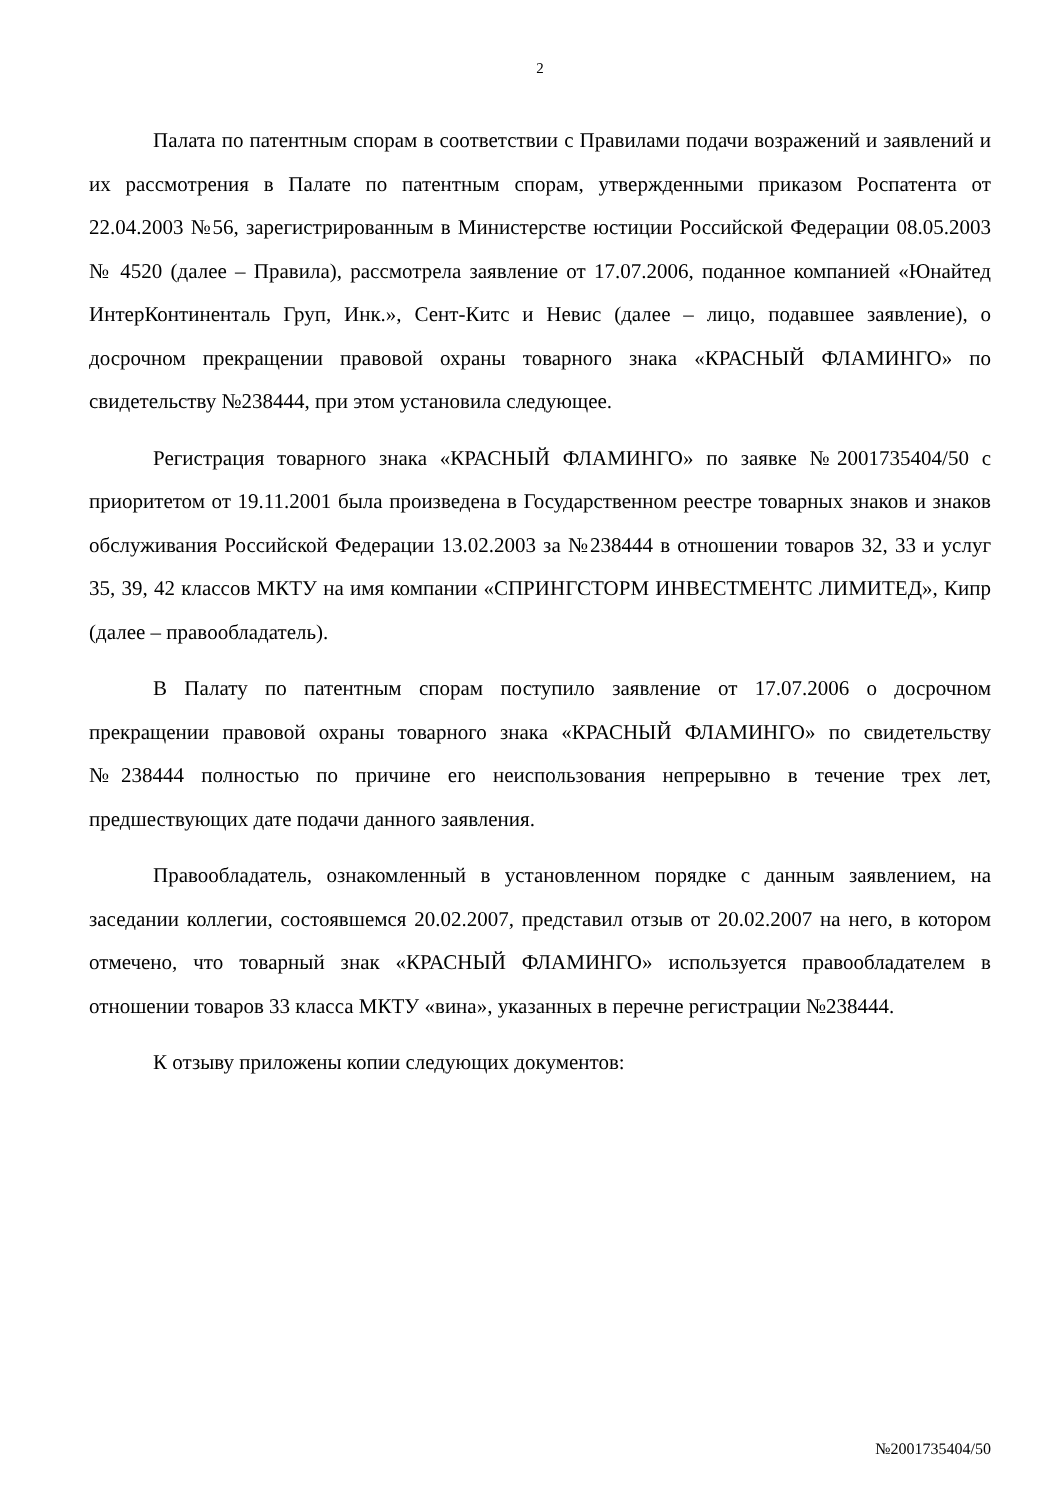2
Палата по патентным спорам в соответствии с Правилами подачи возражений и заявлений и их рассмотрения в Палате по патентным спорам, утвержденными приказом Роспатента от 22.04.2003 №56, зарегистрированным в Министерстве юстиции Российской Федерации 08.05.2003 № 4520 (далее – Правила), рассмотрела заявление от 17.07.2006, поданное компанией «Юнайтед ИнтерКонтиненталь Груп, Инк.», Сент-Китс и Невис (далее – лицо, подавшее заявление), о досрочном прекращении правовой охраны товарного знака «КРАСНЫЙ ФЛАМИНГО» по свидетельству №238444, при этом установила следующее.
Регистрация товарного знака «КРАСНЫЙ ФЛАМИНГО» по заявке №2001735404/50 с приоритетом от 19.11.2001 была произведена в Государственном реестре товарных знаков и знаков обслуживания Российской Федерации 13.02.2003 за №238444 в отношении товаров 32, 33 и услуг 35, 39, 42 классов МКТУ на имя компании «СПРИНГСТОРМ ИНВЕСТМЕНТС ЛИМИТЕД», Кипр (далее – правообладатель).
В Палату по патентным спорам поступило заявление от 17.07.2006 о досрочном прекращении правовой охраны товарного знака «КРАСНЫЙ ФЛАМИНГО» по свидетельству №238444 полностью по причине его неиспользования непрерывно в течение трех лет, предшествующих дате подачи данного заявления.
Правообладатель, ознакомленный в установленном порядке с данным заявлением, на заседании коллегии, состоявшемся 20.02.2007, представил отзыв от 20.02.2007 на него, в котором отмечено, что товарный знак «КРАСНЫЙ ФЛАМИНГО» используется правообладателем в отношении товаров 33 класса МКТУ «вина», указанных в перечне регистрации №238444.
К отзыву приложены копии следующих документов:
№2001735404/50